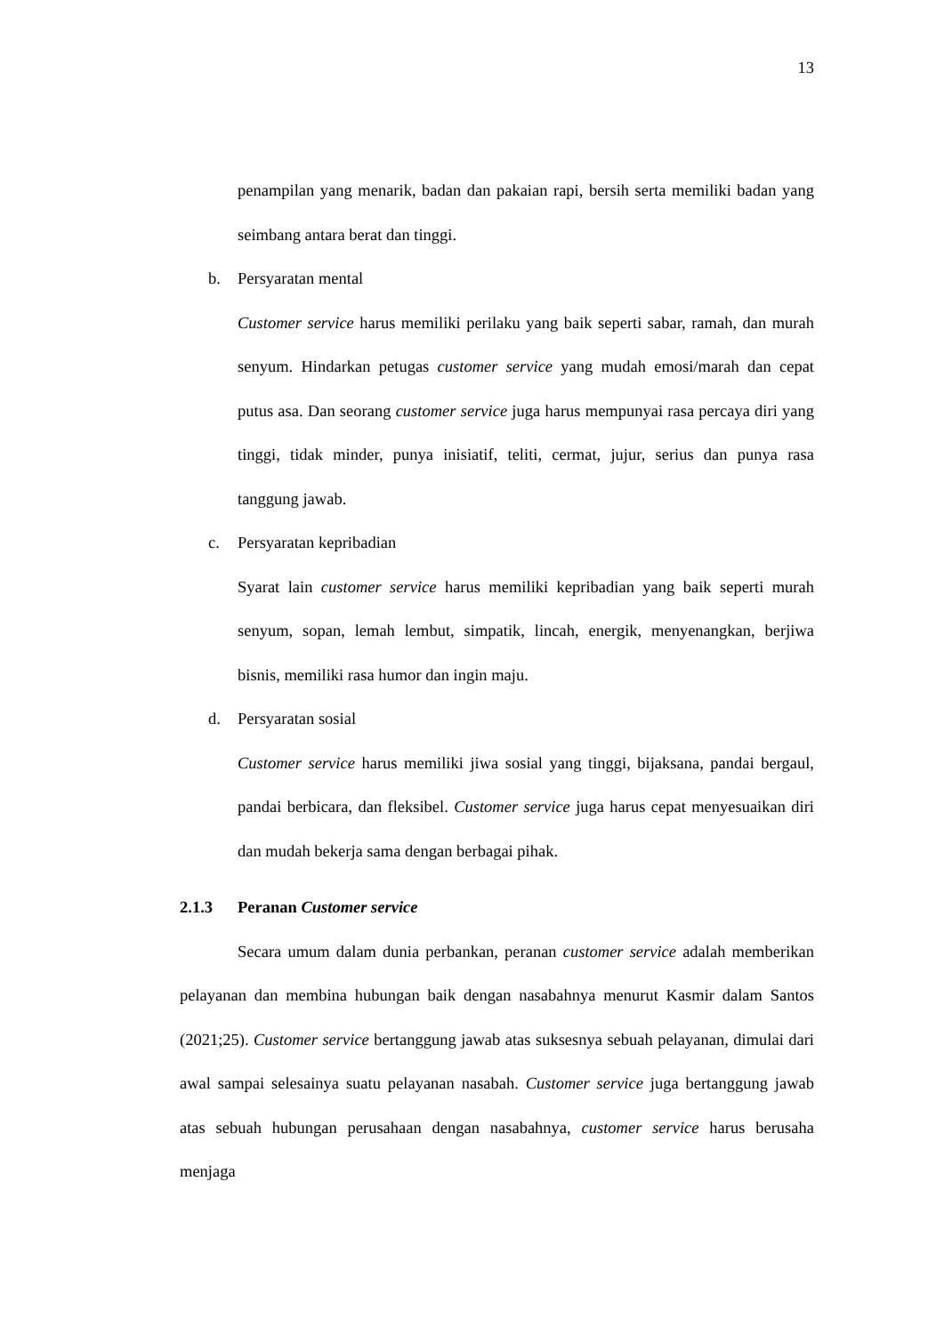13
penampilan yang menarik, badan dan pakaian rapi, bersih serta memiliki badan yang seimbang antara berat dan tinggi.
b. Persyaratan mental
Customer service harus memiliki perilaku yang baik seperti sabar, ramah, dan murah senyum. Hindarkan petugas customer service yang mudah emosi/marah dan cepat putus asa. Dan seorang customer service juga harus mempunyai rasa percaya diri yang tinggi, tidak minder, punya inisiatif, teliti, cermat, jujur, serius dan punya rasa tanggung jawab.
c. Persyaratan kepribadian
Syarat lain customer service harus memiliki kepribadian yang baik seperti murah senyum, sopan, lemah lembut, simpatik, lincah, energik, menyenangkan, berjiwa bisnis, memiliki rasa humor dan ingin maju.
d. Persyaratan sosial
Customer service harus memiliki jiwa sosial yang tinggi, bijaksana, pandai bergaul, pandai berbicara, dan fleksibel. Customer service juga harus cepat menyesuaikan diri dan mudah bekerja sama dengan berbagai pihak.
2.1.3 Peranan Customer service
Secara umum dalam dunia perbankan, peranan customer service adalah memberikan pelayanan dan membina hubungan baik dengan nasabahnya menurut Kasmir dalam Santos (2021;25). Customer service bertanggung jawab atas suksesnya sebuah pelayanan, dimulai dari awal sampai selesainya suatu pelayanan nasabah. Customer service juga bertanggung jawab atas sebuah hubungan perusahaan dengan nasabahnya, customer service harus berusaha menjaga